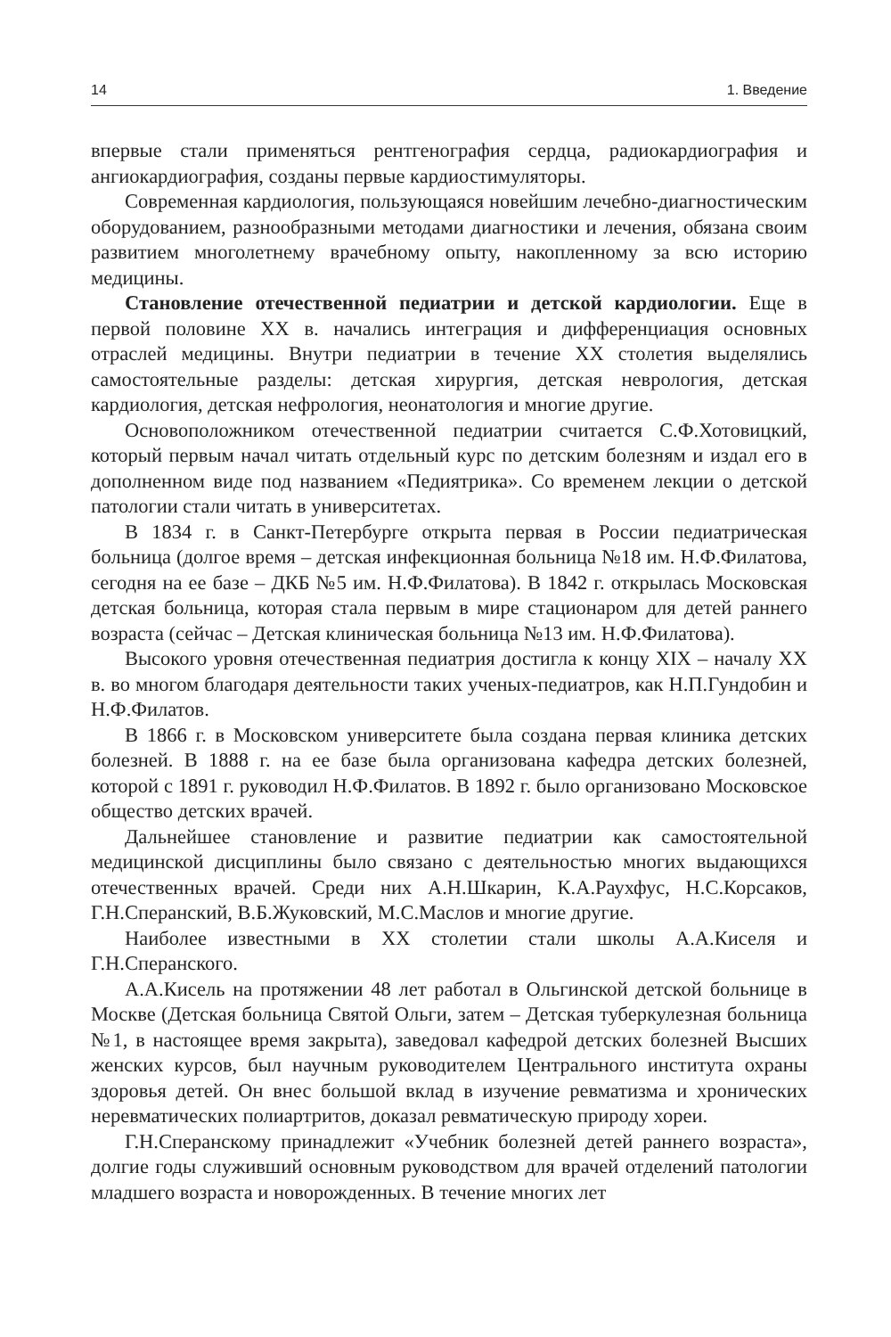14 1. Введение
впервые стали применяться рентгенография сердца, радиокардиография и ангиокардиография, созданы первые кардиостимуляторы.
Современная кардиология, пользующаяся новейшим лечебно-диагностическим оборудованием, разнообразными методами диагностики и лечения, обязана своим развитием многолетнему врачебному опыту, накопленному за всю историю медицины.
Становление отечественной педиатрии и детской кардиологии. Еще в первой половине XX в. начались интеграция и дифференциация основных отраслей медицины. Внутри педиатрии в течение XX столетия выделялись самостоятельные разделы: детская хирургия, детская неврология, детская кардиология, детская нефрология, неонатология и многие другие.
Основоположником отечественной педиатрии считается С.Ф.Хотовицкий, который первым начал читать отдельный курс по детским болезням и издал его в дополненном виде под названием «Педиятрика». Со временем лекции о детской патологии стали читать в университетах.
В 1834 г. в Санкт-Петербурге открыта первая в России педиатрическая больница (долгое время – детская инфекционная больница №18 им. Н.Ф.Филатова, сегодня на ее базе – ДКБ №5 им. Н.Ф.Филатова). В 1842 г. открылась Московская детская больница, которая стала первым в мире стационаром для детей раннего возраста (сейчас – Детская клиническая больница №13 им. Н.Ф.Филатова).
Высокого уровня отечественная педиатрия достигла к концу XIX – началу XX в. во многом благодаря деятельности таких ученых-педиатров, как Н.П.Гундобин и Н.Ф.Филатов.
В 1866 г. в Московском университете была создана первая клиника детских болезней. В 1888 г. на ее базе была организована кафедра детских болезней, которой с 1891 г. руководил Н.Ф.Филатов. В 1892 г. было организовано Московское общество детских врачей.
Дальнейшее становление и развитие педиатрии как самостоятельной медицинской дисциплины было связано с деятельностью многих выдающихся отечественных врачей. Среди них А.Н.Шкарин, К.А.Раухфус, Н.С.Корсаков, Г.Н.Сперанский, В.Б.Жуковский, М.С.Маслов и многие другие.
Наиболее известными в XX столетии стали школы А.А.Киселя и Г.Н.Сперанского.
А.А.Кисель на протяжении 48 лет работал в Ольгинской детской больнице в Москве (Детская больница Святой Ольги, затем – Детская туберкулезная больница №1, в настоящее время закрыта), заведовал кафедрой детских болезней Высших женских курсов, был научным руководителем Центрального института охраны здоровья детей. Он внес большой вклад в изучение ревматизма и хронических неревматических полиартритов, доказал ревматическую природу хореи.
Г.Н.Сперанскому принадлежит «Учебник болезней детей раннего возраста», долгие годы служивший основным руководством для врачей отделений патологии младшего возраста и новорожденных. В течение многих лет